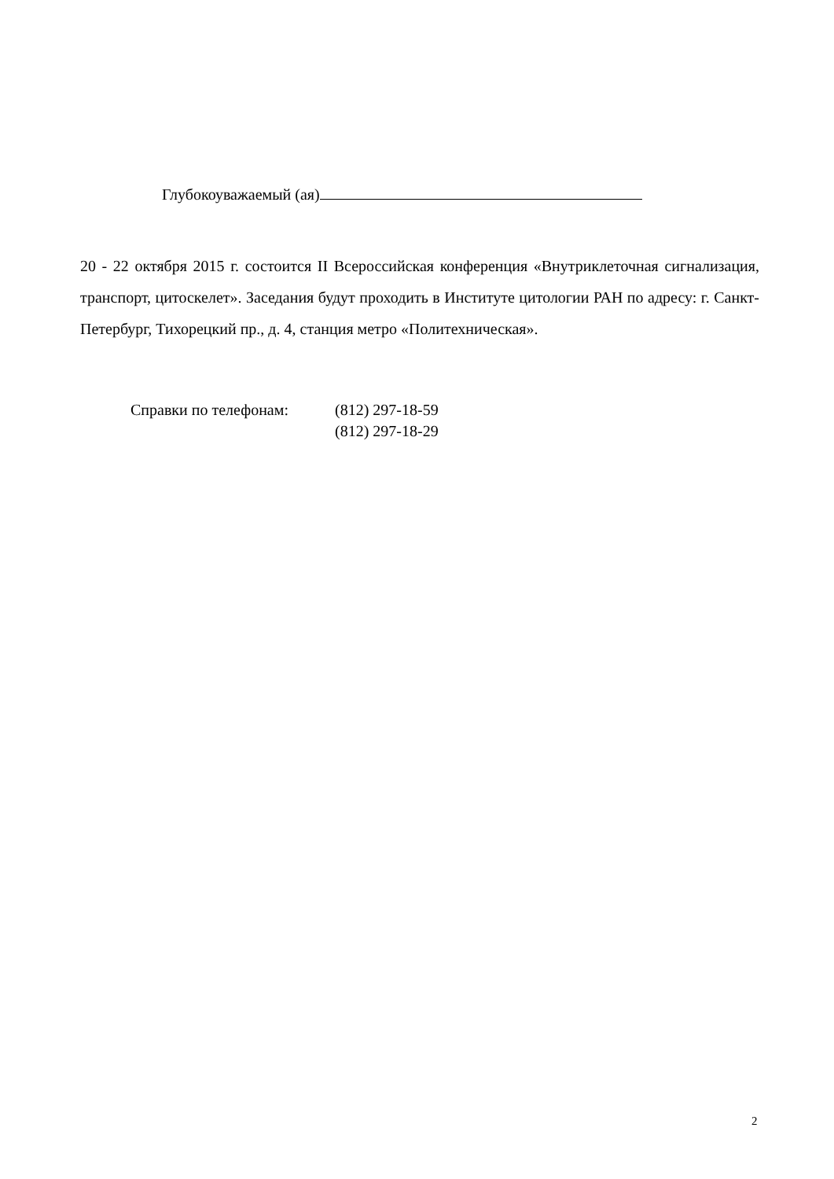Глубокоуважаемый (ая)
20 - 22 октября 2015 г. состоится II Всероссийская конференция «Внутриклеточная сигнализация, транспорт, цитоскелет». Заседания будут проходить в Институте цитологии РАН по адресу: г. Санкт-Петербург, Тихорецкий пр., д. 4, станция метро «Политехническая».
| Справки по телефонам: | (812) 297-18-59 |
| | (812) 297-18-29 |
2